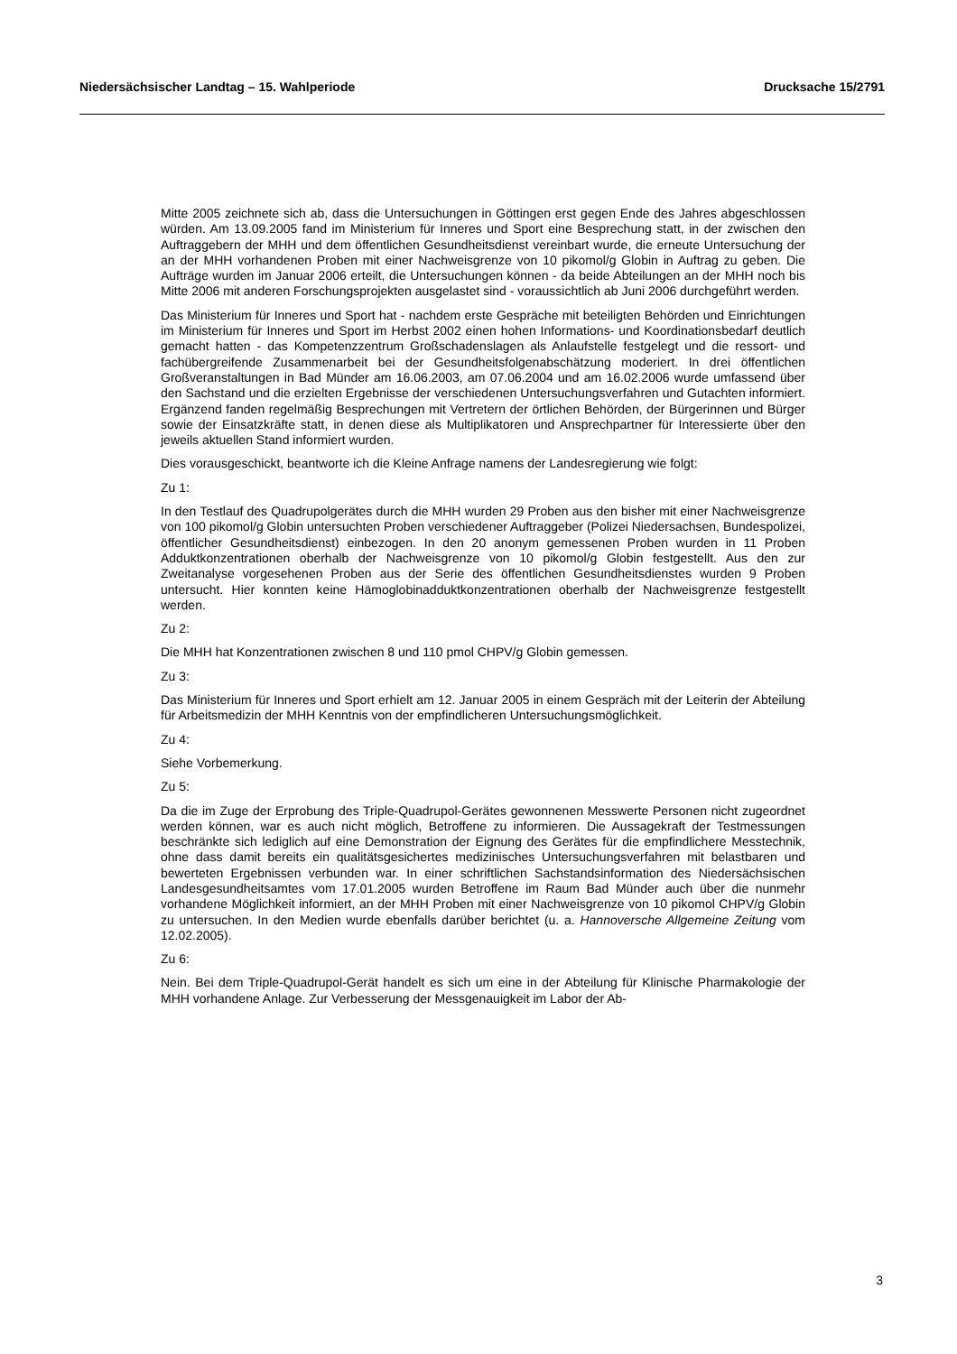Niedersächsischer Landtag – 15. Wahlperiode Drucksache 15/2791
Mitte 2005 zeichnete sich ab, dass die Untersuchungen in Göttingen erst gegen Ende des Jahres abgeschlossen würden. Am 13.09.2005 fand im Ministerium für Inneres und Sport eine Besprechung statt, in der zwischen den Auftraggebern der MHH und dem öffentlichen Gesundheitsdienst vereinbart wurde, die erneute Untersuchung der an der MHH vorhandenen Proben mit einer Nachweisgrenze von 10 pikomol/g Globin in Auftrag zu geben. Die Aufträge wurden im Januar 2006 erteilt, die Untersuchungen können - da beide Abteilungen an der MHH noch bis Mitte 2006 mit anderen Forschungsprojekten ausgelastet sind - voraussichtlich ab Juni 2006 durchgeführt werden.
Das Ministerium für Inneres und Sport hat - nachdem erste Gespräche mit beteiligten Behörden und Einrichtungen im Ministerium für Inneres und Sport im Herbst 2002 einen hohen Informations- und Koordinationsbedarf deutlich gemacht hatten - das Kompetenzzentrum Großschadenslagen als Anlaufstelle festgelegt und die ressort- und fachübergreifende Zusammenarbeit bei der Gesundheitsfolgenabschätzung moderiert. In drei öffentlichen Großveranstaltungen in Bad Münder am 16.06.2003, am 07.06.2004 und am 16.02.2006 wurde umfassend über den Sachstand und die erzielten Ergebnisse der verschiedenen Untersuchungsverfahren und Gutachten informiert. Ergänzend fanden regelmäßig Besprechungen mit Vertretern der örtlichen Behörden, der Bürgerinnen und Bürger sowie der Einsatzkräfte statt, in denen diese als Multiplikatoren und Ansprechpartner für Interessierte über den jeweils aktuellen Stand informiert wurden.
Dies vorausgeschickt, beantworte ich die Kleine Anfrage namens der Landesregierung wie folgt:
Zu 1:
In den Testlauf des Quadrupolgerätes durch die MHH wurden 29 Proben aus den bisher mit einer Nachweisgrenze von 100 pikomol/g Globin untersuchten Proben verschiedener Auftraggeber (Polizei Niedersachsen, Bundespolizei, öffentlicher Gesundheitsdienst) einbezogen. In den 20 anonym gemessenen Proben wurden in 11 Proben Adduktkonzentrationen oberhalb der Nachweisgrenze von 10 pikomol/g Globin festgestellt. Aus den zur Zweitanalyse vorgesehenen Proben aus der Serie des öffentlichen Gesundheitsdienstes wurden 9 Proben untersucht. Hier konnten keine Hämoglobinadduktkonzentrationen oberhalb der Nachweisgrenze festgestellt werden.
Zu 2:
Die MHH hat Konzentrationen zwischen 8 und 110 pmol CHPV/g Globin gemessen.
Zu 3:
Das Ministerium für Inneres und Sport erhielt am 12. Januar 2005 in einem Gespräch mit der Leiterin der Abteilung für Arbeitsmedizin der MHH Kenntnis von der empfindlicheren Untersuchungsmöglichkeit.
Zu 4:
Siehe Vorbemerkung.
Zu 5:
Da die im Zuge der Erprobung des Triple-Quadrupol-Gerätes gewonnenen Messwerte Personen nicht zugeordnet werden können, war es auch nicht möglich, Betroffene zu informieren. Die Aussagekraft der Testmessungen beschränkte sich lediglich auf eine Demonstration der Eignung des Gerätes für die empfindlichere Messtechnik, ohne dass damit bereits ein qualitätsgesichertes medizinisches Untersuchungsverfahren mit belastbaren und bewerteten Ergebnissen verbunden war. In einer schriftlichen Sachstandsinformation des Niedersächsischen Landesgesundheitsamtes vom 17.01.2005 wurden Betroffene im Raum Bad Münder auch über die nunmehr vorhandene Möglichkeit informiert, an der MHH Proben mit einer Nachweisgrenze von 10 pikomol CHPV/g Globin zu untersuchen. In den Medien wurde ebenfalls darüber berichtet (u. a. Hannoversche Allgemeine Zeitung vom 12.02.2005).
Zu 6:
Nein. Bei dem Triple-Quadrupol-Gerät handelt es sich um eine in der Abteilung für Klinische Pharmakologie der MHH vorhandene Anlage. Zur Verbesserung der Messgenauigkeit im Labor der Ab-
3